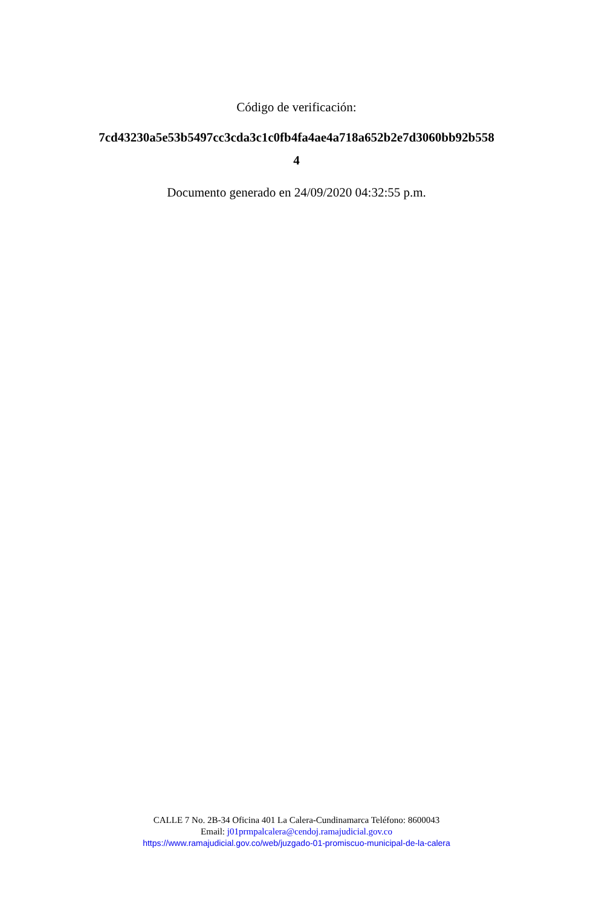Código de verificación:
7cd43230a5e53b5497cc3cda3c1c0fb4fa4ae4a718a652b2e7d3060bb92b558
4
Documento generado en 24/09/2020 04:32:55 p.m.
CALLE 7 No. 2B-34 Oficina 401 La Calera-Cundinamarca Teléfono: 8600043
Email: j01prmpalcalera@cendoj.ramajudicial.gov.co
https://www.ramajudicial.gov.co/web/juzgado-01-promiscuo-municipal-de-la-calera